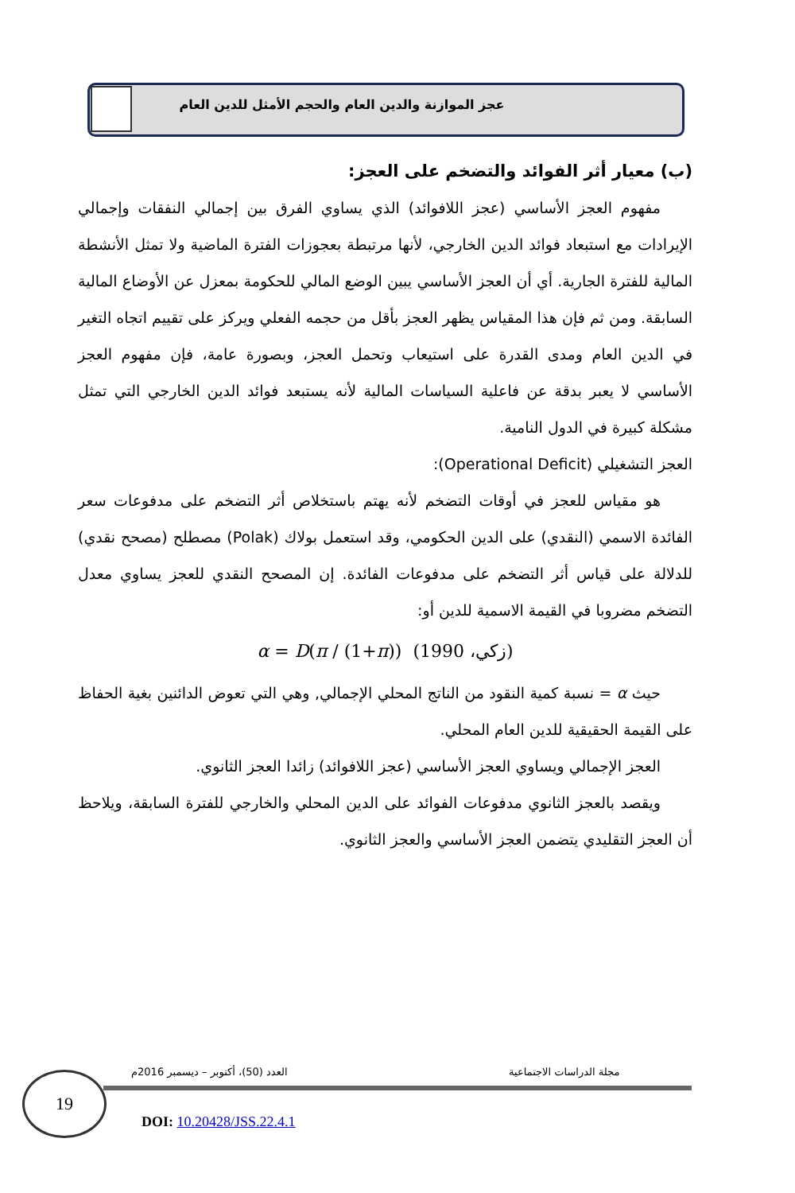عجز الموازنة والدين العام والحجم الأمثل للدين العام
(ب) معيار أثر الفوائد والتضخم على العجز:
مفهوم العجز الأساسي (عجز اللافوائد) الذي يساوي الفرق بين إجمالي النفقات وإجمالي الإيرادات مع استبعاد فوائد الدين الخارجي، لأنها مرتبطة بعجوزات الفترة الماضية ولا تمثل الأنشطة المالية للفترة الجارية. أي أن العجز الأساسي يبين الوضع المالي للحكومة بمعزل عن الأوضاع المالية السابقة. ومن ثم فإن هذا المقياس يظهر العجز بأقل من حجمه الفعلي ويركز على تقييم اتجاه التغير في الدين العام ومدى القدرة على استيعاب وتحمل العجز، وبصورة عامة، فإن مفهوم العجز الأساسي لا يعبر بدقة عن فاعلية السياسات المالية لأنه يستبعد فوائد الدين الخارجي التي تمثل مشكلة كبيرة في الدول النامية.
العجز التشغيلي (Operational Deficit):
هو مقياس للعجز في أوقات التضخم لأنه يهتم باستخلاص أثر التضخم على مدفوعات سعر الفائدة الاسمي (النقدي) على الدين الحكومي، وقد استعمل بولاك (Polak) مصطلح (مصحح نقدي) للدلالة على قياس أثر التضخم على مدفوعات الفائدة. إن المصحح النقدي للعجز يساوي معدل التضخم مضروبا في القيمة الاسمية للدين أو:
α = D(π / (1+π)) (زكي، 1990)
حيث α = نسبة كمية النقود من الناتج المحلي الإجمالي, وهي التي تعوض الدائنين بغية الحفاظ على القيمة الحقيقية للدين العام المحلي.
العجز الإجمالي ويساوي العجز الأساسي (عجز اللافوائد) زائدا العجز الثانوي.
ويقصد بالعجز الثانوي مدفوعات الفوائد على الدين المحلي والخارجي للفترة السابقة، ويلاحظ أن العجز التقليدي يتضمن العجز الأساسي والعجز الثانوي.
مجلة الدراسات الاجتماعية
العدد (50)، أكتوبر – ديسمبر 2016م
19
DOI: 10.20428/JSS.22.4.1